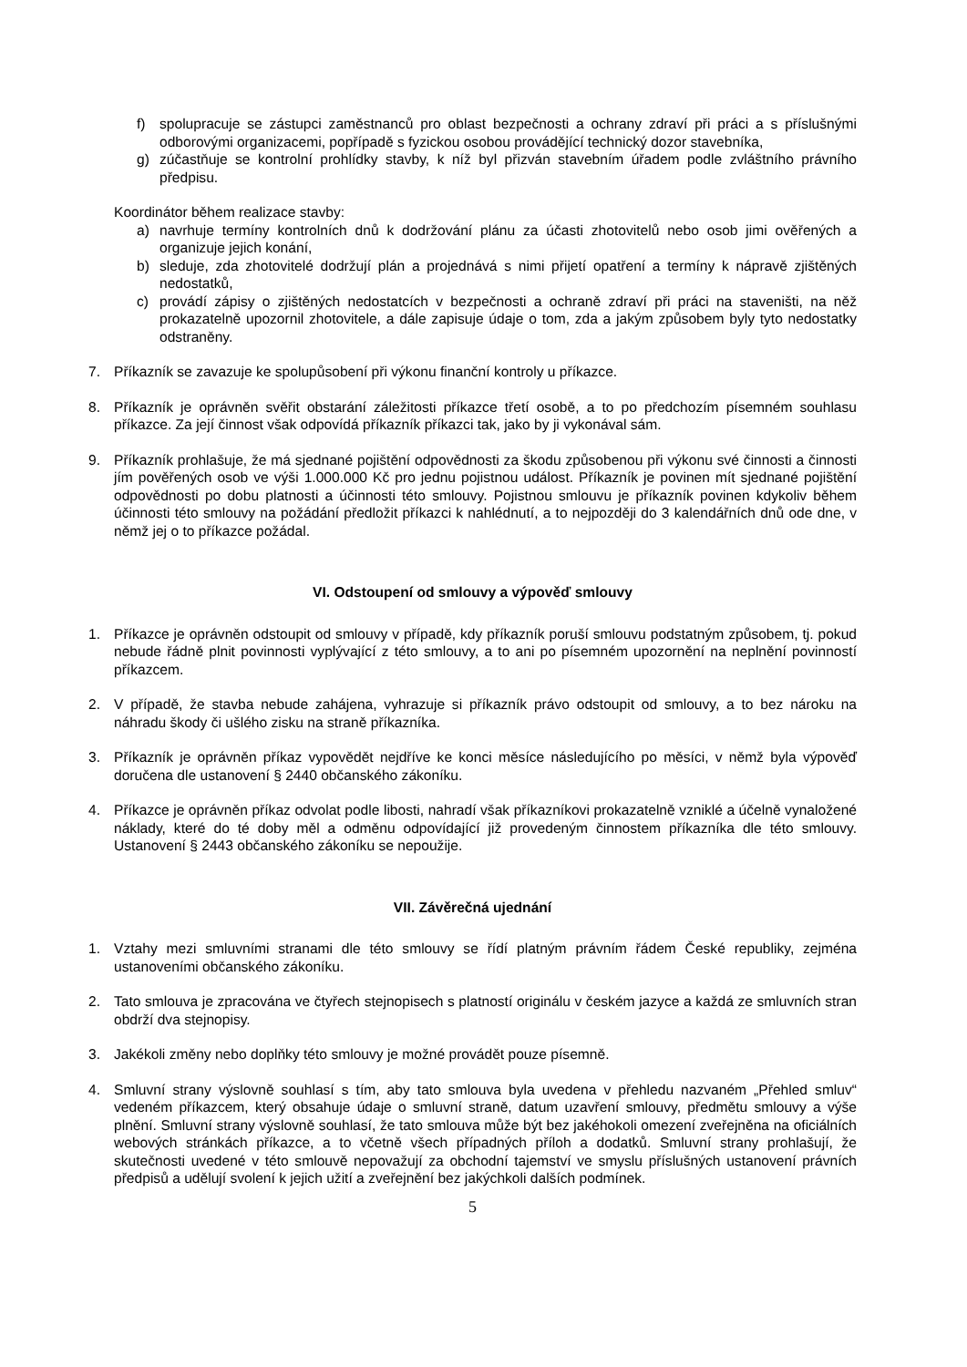f) spolupracuje se zástupci zaměstnanců pro oblast bezpečnosti a ochrany zdraví při práci a s příslušnými odborovými organizacemi, popřípadě s fyzickou osobou provádějící technický dozor stavebníka,
g) zúčastňuje se kontrolní prohlídky stavby, k níž byl přizván stavebním úřadem podle zvláštního právního předpisu.
Koordinátor během realizace stavby:
a) navrhuje termíny kontrolních dnů k dodržování plánu za účasti zhotovitelů nebo osob jimi ověřených a organizuje jejich konání,
b) sleduje, zda zhotovitelé dodržují plán a projednává s nimi přijetí opatření a termíny k nápravě zjištěných nedostatků,
c) provádí zápisy o zjištěných nedostatcích v bezpečnosti a ochraně zdraví při práci na staveništi, na něž prokazatelně upozornil zhotovitele, a dále zapisuje údaje o tom, zda a jakým způsobem byly tyto nedostatky odstraněny.
7. Příkazník se zavazuje ke spolupůsobení při výkonu finanční kontroly u příkazce.
8. Příkazník je oprávněn svěřit obstarání záležitosti příkazce třetí osobě, a to po předchozím písemném souhlasu příkazce. Za její činnost však odpovídá příkazník příkazci tak, jako by ji vykonával sám.
9. Příkazník prohlašuje, že má sjednané pojištění odpovědnosti za škodu způsobenou při výkonu své činnosti a činnosti jím pověřených osob ve výši 1.000.000 Kč pro jednu pojistnou událost. Příkazník je povinen mít sjednané pojištění odpovědnosti po dobu platnosti a účinnosti této smlouvy. Pojistnou smlouvu je příkazník povinen kdykoliv během účinnosti této smlouvy na požádání předložit příkazci k nahlédnutí, a to nejpozději do 3 kalendářních dnů ode dne, v němž jej o to příkazce požádal.
VI. Odstoupení od smlouvy a výpověď smlouvy
1. Příkazce je oprávněn odstoupit od smlouvy v případě, kdy příkazník poruší smlouvu podstatným způsobem, tj. pokud nebude řádně plnit povinnosti vyplývající z této smlouvy, a to ani po písemném upozornění na neplnění povinností příkazcem.
2. V případě, že stavba nebude zahájena, vyhrazuje si příkazník právo odstoupit od smlouvy, a to bez nároku na náhradu škody či ušlého zisku na straně příkazníka.
3. Příkazník je oprávněn příkaz vypovědět nejdříve ke konci měsíce následujícího po měsíci, v němž byla výpověď doručena dle ustanovení § 2440 občanského zákoníku.
4. Příkazce je oprávněn příkaz odvolat podle libosti, nahradí však příkazníkovi prokazatelně vzniklé a účelně vynaložené náklady, které do té doby měl a odměnu odpovídající již provedeným činnostem příkazníka dle této smlouvy. Ustanovení § 2443 občanského zákoníku se nepoužije.
VII. Závěrečná ujednání
1. Vztahy mezi smluvními stranami dle této smlouvy se řídí platným právním řádem České republiky, zejména ustanoveními občanského zákoníku.
2. Tato smlouva je zpracována ve čtyřech stejnopisech s platností originálu v českém jazyce a každá ze smluvních stran obdrží dva stejnopisy.
3. Jakékoli změny nebo doplňky této smlouvy je možné provádět pouze písemně.
4. Smluvní strany výslovně souhlasí s tím, aby tato smlouva byla uvedena v přehledu nazvaném „Přehled smluv“ vedeném příkazcem, který obsahuje údaje o smluvní straně, datum uzavření smlouvy, předmětu smlouvy a výše plnění. Smluvní strany výslovně souhlasí, že tato smlouva může být bez jakéhokoli omezení zveřejněna na oficiálních webových stránkách příkazce, a to včetně všech případných příloh a dodatků. Smluvní strany prohlašují, že skutečnosti uvedené v této smlouvě nepovažují za obchodní tajemství ve smyslu příslušných ustanovení právních předpisů a udělují svolení k jejich užití a zveřejnění bez jakýchkoli dalších podmínek.
5